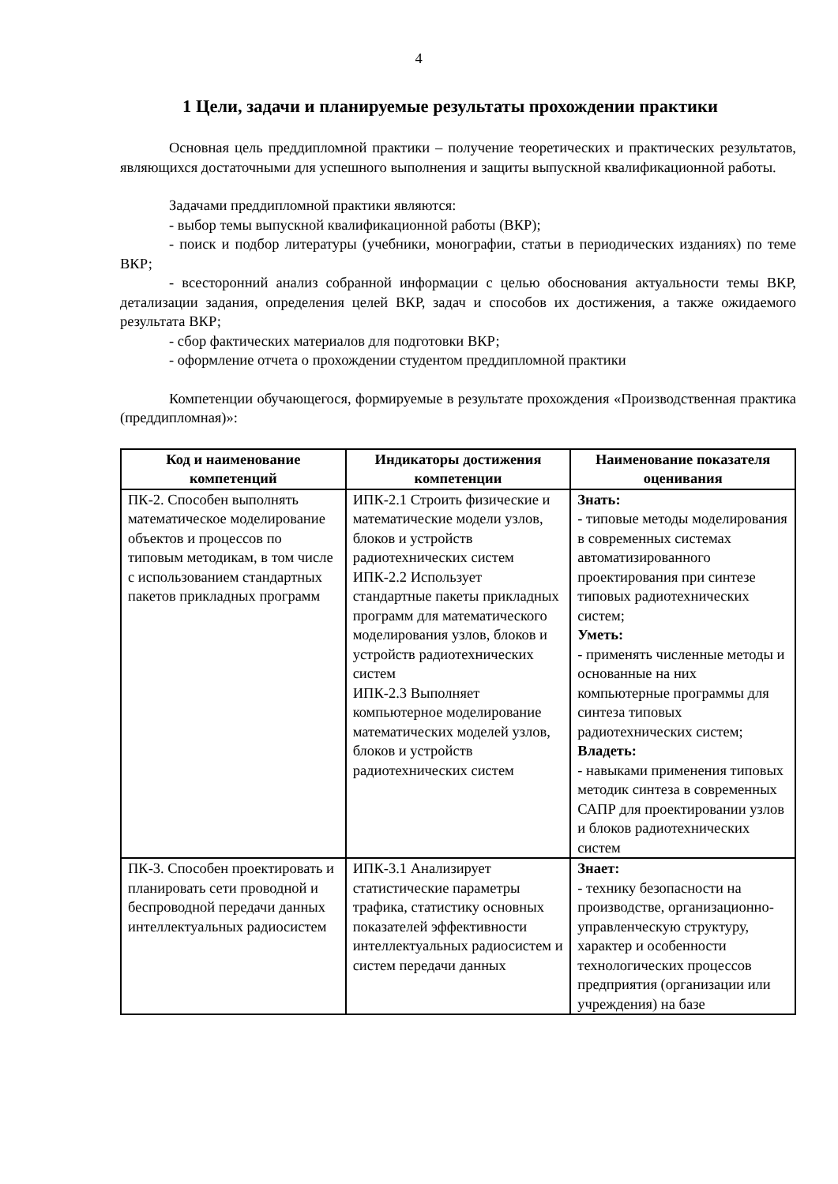4
1 Цели, задачи и планируемые результаты прохождении практики
Основная цель преддипломной практики – получение теоретических и практических результатов, являющихся достаточными для успешного выполнения и защиты выпускной квалификационной работы.
Задачами преддипломной практики являются:
- выбор темы выпускной квалификационной работы (ВКР);
- поиск и подбор литературы (учебники, монографии, статьи в периодических изданиях) по теме ВКР;
- всесторонний анализ собранной информации с целью обоснования актуальности темы ВКР, детализации задания, определения целей ВКР, задач и способов их достижения, а также ожидаемого результата ВКР;
- сбор фактических материалов для подготовки ВКР;
- оформление отчета о прохождении студентом преддипломной практики
Компетенции обучающегося, формируемые в результате прохождения «Производственная практика (преддипломная)»:
| Код и наименование компетенций | Индикаторы достижения компетенции | Наименование показателя оценивания |
| --- | --- | --- |
| ПК-2. Способен выполнять математическое моделирование объектов и процессов по типовым методикам, в том числе с использованием стандартных пакетов прикладных программ | ИПК-2.1 Строить физические и математические модели узлов, блоков и устройств радиотехнических систем ИПК-2.2 Использует стандартные пакеты прикладных программ для математического моделирования узлов, блоков и устройств радиотехнических систем ИПК-2.3 Выполняет компьютерное моделирование математических моделей узлов, блоков и устройств радиотехнических систем | Знать: - типовые методы моделирования в современных системах автоматизированного проектирования при синтезе типовых радиотехнических систем; Уметь: - применять численные методы и основанные на них компьютерные программы для синтеза типовых радиотехнических систем; Владеть: - навыками применения типовых методик синтеза в современных САПР для проектировании узлов и блоков радиотехнических систем |
| ПК-3. Способен проектировать и планировать сети проводной и беспроводной передачи данных интеллектуальных радиосистем | ИПК-3.1 Анализирует статистические параметры трафика, статистику основных показателей эффективности интеллектуальных радиосистем и систем передачи данных | Знает: - технику безопасности на производстве, организационно-управленческую структуру, характер и особенности технологических процессов предприятия (организации или учреждения) на базе |